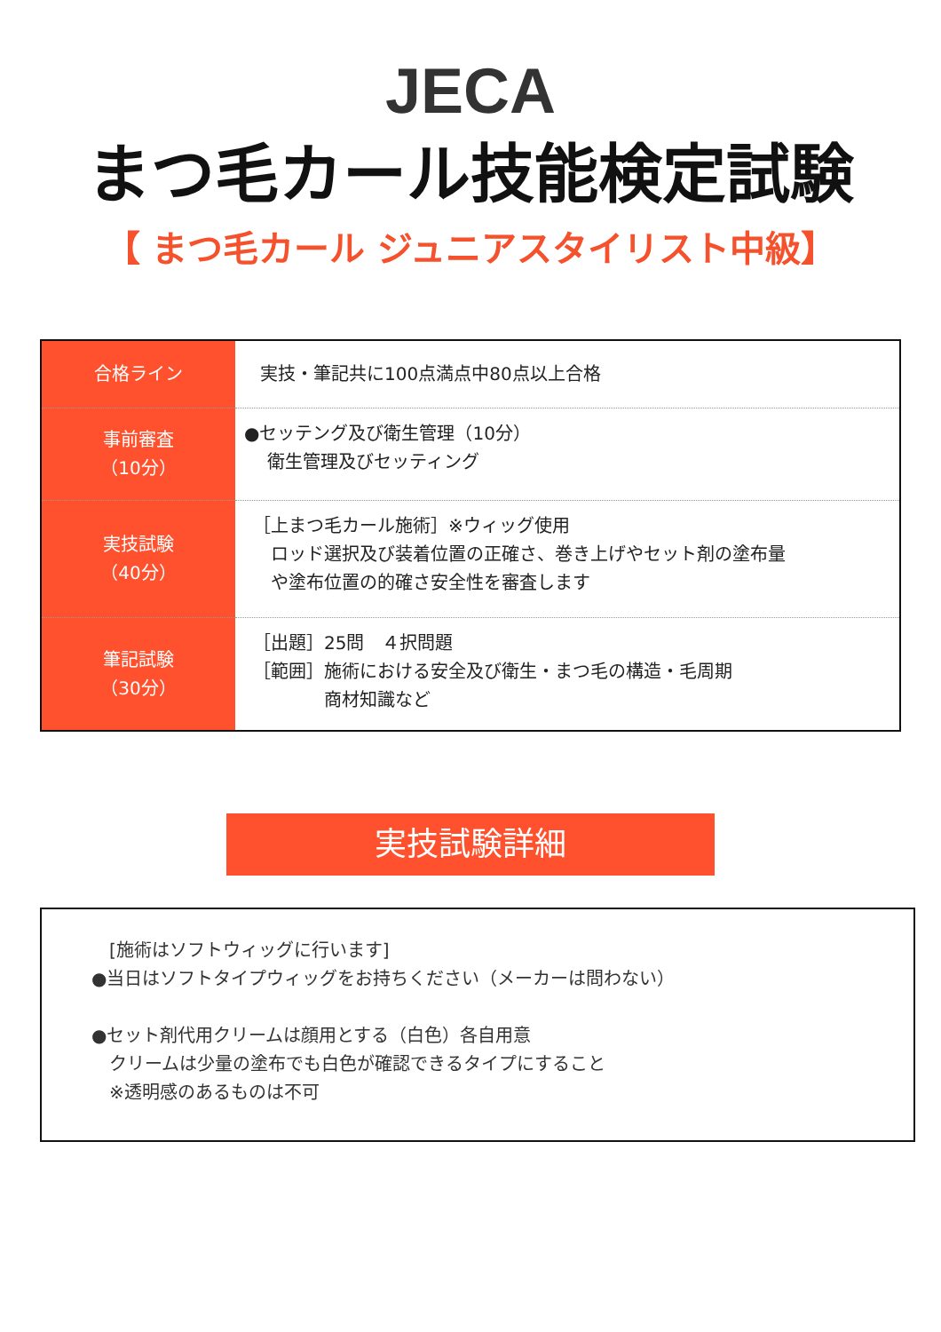JECA
まつ毛カール技能検定試験
【 まつ毛カール ジュニアスタイリスト中級】
| 合格ライン | 実技・筆記共に100点満点中80点以上合格 |
| 事前審査 （10分） | ●セッテング及び衛生管理（10分） 衛生管理及びセッティング |
| 実技試験 （40分） | ［上まつ毛カール施術］※ウィッグ使用 ロッド選択及び装着位置の正確さ、巻き上げやセット剤の塗布量 や塗布位置の的確さ安全性を審査します |
| 筆記試験 （30分） | ［出題］25問 ４択問題 ［範囲］施術における安全及び衛生・まつ毛の構造・毛周期 商材知識など |
実技試験詳細
　[施術はソフトウィッグに行います]
●当日はソフトタイプウィッグをお持ちください（メーカーは問わない）
●セット剤代用クリームは顔用とする（白色）各自用意
　クリームは少量の塗布でも白色が確認できるタイプにすること
　※透明感のあるものは不可